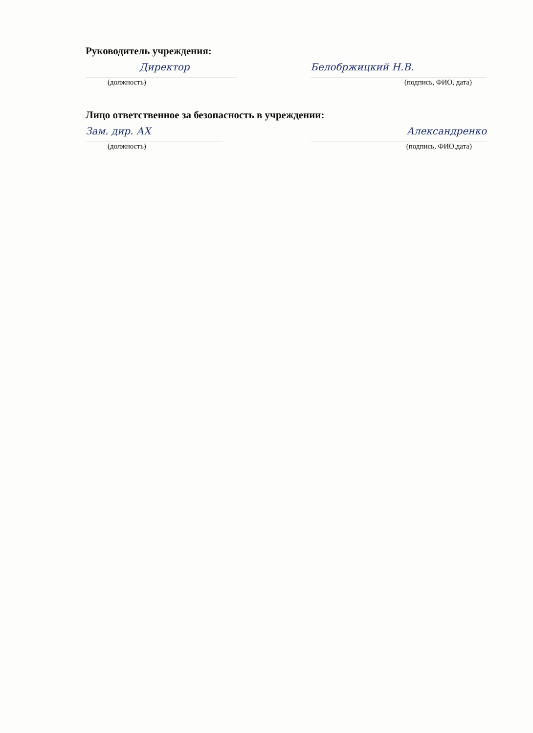Руководитель учреждения:
Директор
(должность)
Белобржицкий Н.В.
(подпись, ФИО, дата)
Лицо ответственное за безопасность в учреждении:
Зам. дир. АХ
(должность)
Александренко
(подпись, ФИО,дата)